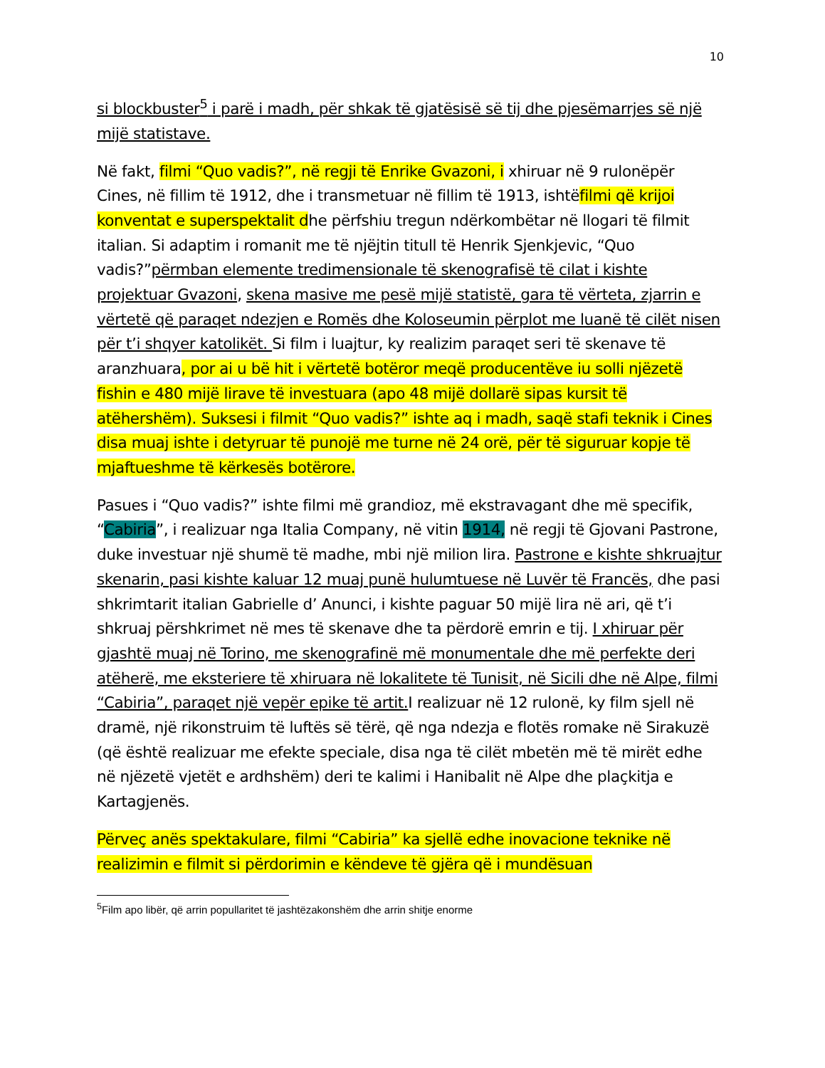10
si blockbuster<sup>5</sup> i parë i madh, për shkak të gjatësisë së tij dhe pjesëmarrjes së një mijë statistave.
Në fakt, filmi “Quo vadis?”, në regji të Enrike Gvazoni, i xhiruar në 9 rulonëpër Cines, në fillim të 1912, dhe i transmetuar në fillim të 1913, ishtëfilmi që krijoi konventat e superspektalit dhe përfshiu tregun ndërkombëtar në llogari të filmit italian. Si adaptim i romanit me të njëjtin titull të Henrik Sjenkjevic, “Quo vadis?”përmban elemente tredimensionale të skenografisë të cilat i kishte projektuar Gvazoni, skena masive me pesë mijë statistë, gara të vërteta, zjarrin e vërtetë që paraqet ndezjen e Romës dhe Koloseumin përplot me luanë të cilët nisen për t’i shqyer katolikët. Si film i luajtur, ky realizim paraqet seri të skenave të aranzhuara, por ai u bë hit i vërtetë botëror meqë producentëve iu solli njëzetë fishin e 480 mijë lirave të investuara (apo 48 mijë dollarë sipas kursit të atëhershëm). Suksesi i filmit “Quo vadis?” ishte aq i madh, saqë stafi teknik i Cines disa muaj ishte i detyruar të punojë me turne në 24 orë, për të siguruar kopje të mjaftueshme të kërkesës botërore.
Pasues i “Quo vadis?” ishte filmi më grandioz, më ekstravagant dhe më specifik, “Cabiria”, i realizuar nga Italia Company, në vitin 1914, në regji të Gjovani Pastrone, duke investuar një shumë të madhe, mbi një milion lira. Pastrone e kishte shkruajtur skenarin, pasi kishte kaluar 12 muaj punë hulumtuese në Luvër të Francës, dhe pasi shkrimtarit italian Gabrielle d’ Anunci, i kishte paguar 50 mijë lira në ari, që t’i shkruaj përshkrimet në mes të skenave dhe ta përdorë emrin e tij. I xhiruar për gjashtë muaj në Torino, me skenografinë më monumentale dhe më perfekte deri atëherë, me eksteriere të xhiruara në lokalitete të Tunisit, në Sicili dhe në Alpe, filmi “Cabiria”, paraqet një vepër epike të artit. I realizuar në 12 rulonë, ky film sjell në dramë, një rikonstruim të luftës së tërë, që nga ndezja e flotës romake në Sirakuzë (që është realizuar me efekte speciale, disa nga të cilët mbetën më të mirët edhe në njëzetë vjetët e ardhshëm) deri te kalimi i Hanibalit në Alpe dhe plaçkitja e Kartagjenës.
Përveç anës spektakulare, filmi “Cabiria” ka sjellë edhe inovacione teknike në realizimin e filmit si përdorimin e këndeve të gjëra që i mundësuan
<sup>5</sup> Film apo libër, që arrin popullaritet të jashtëzakonshëm dhe arrin shitje enorme